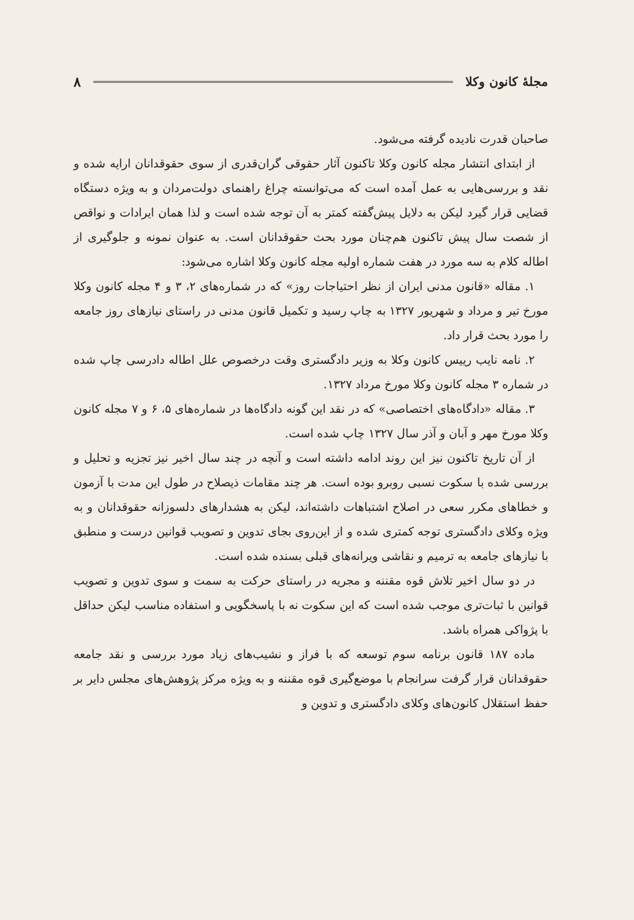مجلهٔ کانون وکلا ۸
صاحبان قدرت نادیده گرفته می‌شود.
از ابتدای انتشار مجله کانون وکلا تاکنون آثار حقوقی گران‌قدری از سوی حقوقدانان ارایه شده و نقد و بررسی‌هایی به عمل آمده است که می‌توانسته چراغ راهنمای دولت‌مردان و به ویژه دستگاه قضایی قرار گیرد لیکن به دلایل پیش‌گفته کمتر به آن توجه شده است و لذا همان ایرادات و نواقص از شصت سال پیش تاکنون هم‌چنان مورد بحث حقوقدانان است. به عنوان نمونه و جلوگیری از اطاله کلام به سه مورد در هفت شماره اولیه مجله کانون وکلا اشاره می‌شود:
۱. مقاله «قانون مدنی ایران از نظر احتیاجات روز» که در شماره‌های ۲، ۳ و ۴ مجله کانون وکلا مورخ تیر و مرداد و شهریور ۱۳۲۷ به چاپ رسید و تکمیل قانون مدنی در راستای نیازهای روز جامعه را مورد بحث قرار داد.
۲. نامه نایب رییس کانون وکلا به وزیر دادگستری وقت درخصوص علل اطاله دادرسی چاپ شده در شماره ۳ مجله کانون وکلا مورخ مرداد ۱۳۲۷.
۳. مقاله «دادگاه‌های اختصاصی» که در نقد این گونه دادگاه‌ها در شماره‌های ۵، ۶ و ۷ مجله کانون وکلا مورخ مهر و آبان و آذر سال ۱۳۲۷ چاپ شده است.
از آن تاریخ تاکنون نیز این روند ادامه داشته است و آنچه در چند سال اخیر نیز تجزیه و تحلیل و بررسی شده با سکوت نسبی روبرو بوده است. هر چند مقامات ذیصلاح در طول این مدت با آزمون و خطاهای مکرر سعی در اصلاح اشتباهات داشته‌اند، لیکن به هشدارهای دلسوزانه حقوقدانان و به ویژه وکلای دادگستری توجه کمتری شده و از این‌روی بجای تدوین و تصویب قوانین درست و منطبق با نیازهای جامعه به ترمیم و نقاشی ویرانه‌های قبلی بسنده شده است.
در دو سال اخیر تلاش قوه مقننه و مجریه در راستای حرکت به سمت و سوی تدوین و تصویب قوانین با ثبات‌تری موجب شده است که این سکوت نه با پاسخگویی و استفاده مناسب لیکن حداقل با پژواکی همراه باشد.
ماده ۱۸۷ قانون برنامه سوم توسعه که با فراز و نشیب‌های زیاد مورد بررسی و نقد جامعه حقوقدانان قرار گرفت سرانجام با موضع‌گیری قوه مقننه و به ویژه مرکز پژوهش‌های مجلس دایر بر حفظ استقلال کانون‌های وکلای دادگستری و تدوین و